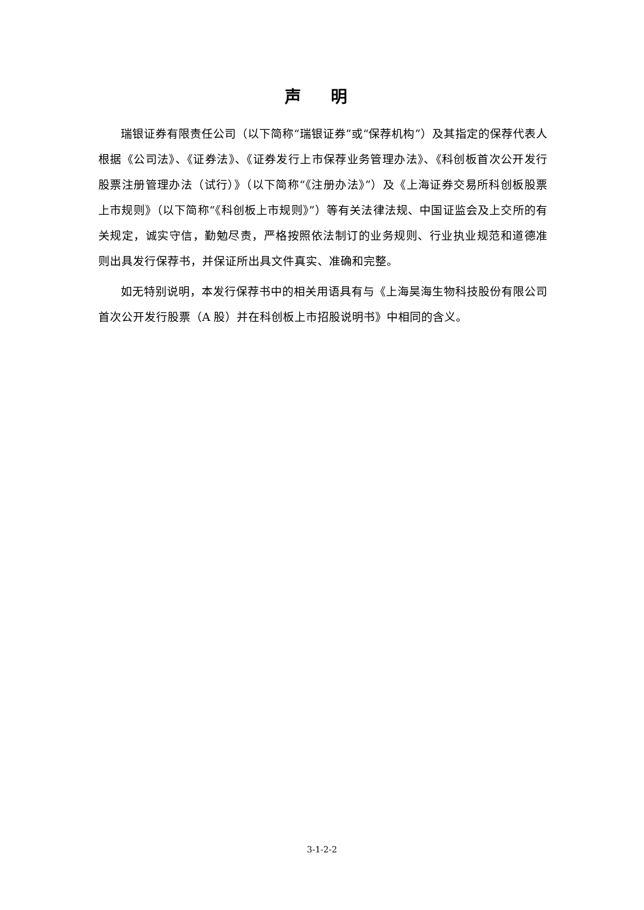声 明
瑞银证券有限责任公司（以下简称“瑞银证券”或“保荐机构”）及其指定的保荐代表人根据《公司法》、《证券法》、《证券发行上市保荐业务管理办法》、《科创板首次公开发行股票注册管理办法（试行）》（以下简称“《注册办法》”）及《上海证券交易所科创板股票上市规则》（以下简称“《科创板上市规则》”）等有关法律法规、中国证监会及上交所的有关规定，诚实守信，勤勉尽责，严格按照依法制订的业务规则、行业执业规范和道德准则出具发行保荐书，并保证所出具文件真实、准确和完整。
如无特别说明，本发行保荐书中的相关用语具有与《上海昊海生物科技股份有限公司首次公开发行股票（A 股）并在科创板上市招股说明书》中相同的含义。
3-1-2-2